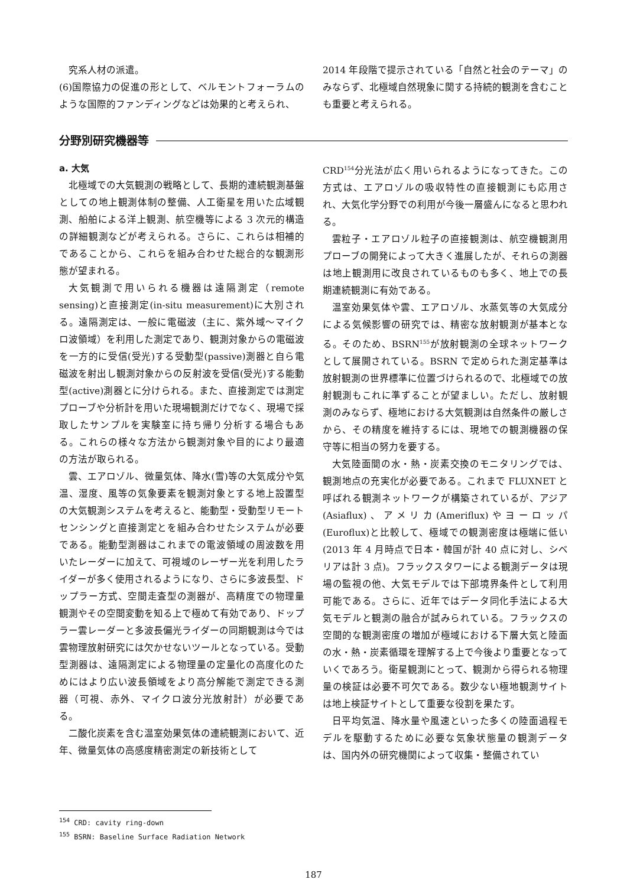究系人材の派遣。
(6)国際協力の促進の形として、ベルモントフォーラムのような国際的ファンディングなどは効果的と考えられ、
2014 年段階で提示されている「自然と社会のテーマ」のみならず、北極域自然現象に関する持続的観測を含むことも重要と考えられる。
分野別研究機器等
a. 大気
北極域での大気観測の戦略として、長期的連続観測基盤としての地上観測体制の整備、人工衛星を用いた広域観測、船舶による洋上観測、航空機等による 3 次元的構造の詳細観測などが考えられる。さらに、これらは相補的であることから、これらを組み合わせた総合的な観測形態が望まれる。
大気観測で用いられる機器は遠隔測定（remote sensing)と直接測定(in-situ measurement)に大別される。遠隔測定は、一般に電磁波（主に、紫外域～マイクロ波領域）を利用した測定であり、観測対象からの電磁波を一方的に受信(受光)する受動型(passive)測器と自ら電磁波を射出し観測対象からの反射波を受信(受光)する能動型(active)測器とに分けられる。また、直接測定では測定プローブや分析計を用いた現場観測だけでなく、現場で採取したサンプルを実験室に持ち帰り分析する場合もある。これらの様々な方法から観測対象や目的により最適の方法が取られる。
雲、エアロゾル、微量気体、降水(雪)等の大気成分や気温、湿度、風等の気象要素を観測対象とする地上設置型の大気観測システムを考えると、能動型・受動型リモートセンシングと直接測定とを組み合わせたシステムが必要である。能動型測器はこれまでの電波領域の周波数を用いたレーダーに加えて、可視域のレーザー光を利用したライダーが多く使用されるようになり、さらに多波長型、ドップラー方式、空間走査型の測器が、高精度での物理量観測やその空間変動を知る上で極めて有効であり、ドップラー雲レーダーと多波長偏光ライダーの同期観測は今では雲物理放射研究には欠かせないツールとなっている。受動型測器は、遠隔測定による物理量の定量化の高度化のためにはより広い波長領域をより高分解能で測定できる測器（可視、赤外、マイクロ波分光放射計）が必要である。
二酸化炭素を含む温室効果気体の連続観測において、近年、微量気体の高感度精密測定の新技術として
CRD<sup>154</sup>分光法が広く用いられるようになってきた。この方式は、エアロゾルの吸収特性の直接観測にも応用され、大気化学分野での利用が今後一層盛んになると思われる。
雲粒子・エアロゾル粒子の直接観測は、航空機観測用プローブの開発によって大きく進展したが、それらの測器は地上観測用に改良されているものも多く、地上での長期連続観測に有効である。
温室効果気体や雲、エアロゾル、水蒸気等の大気成分による気候影響の研究では、精密な放射観測が基本となる。そのため、BSRN<sup>155</sup>が放射観測の全球ネットワークとして展開されている。BSRN で定められた測定基準は放射観測の世界標準に位置づけられるので、北極域での放射観測もこれに準ずることが望ましい。ただし、放射観測のみならず、極地における大気観測は自然条件の厳しさから、その精度を維持するには、現地での観測機器の保守等に相当の努力を要する。
大気陸面間の水・熱・炭素交換のモニタリングでは、観測地点の充実化が必要である。これまで FLUXNET と呼ばれる観測ネットワークが構築されているが、アジア(Asiaflux)、アメリカ(Ameriflux)やヨーロッパ(Euroflux)と比較して、極域での観測密度は極端に低い(2013 年 4 月時点で日本・韓国が計 40 点に対し、シベリアは計 3 点)。フラックスタワーによる観測データは現場の監視の他、大気モデルでは下部境界条件として利用可能である。さらに、近年ではデータ同化手法による大気モデルと観測の融合が試みられている。フラックスの空間的な観測密度の増加が極域における下層大気と陸面の水・熱・炭素循環を理解する上で今後より重要となっていくであろう。衛星観測にとって、観測から得られる物理量の検証は必要不可欠である。数少ない極地観測サイトは地上検証サイトとして重要な役割を果たす。
日平均気温、降水量や風速といった多くの陸面過程モデルを駆動するために必要な気象状態量の観測データは、国内外の研究機関によって収集・整備されてい
<sup>154</sup> CRD: cavity ring-down
<sup>155</sup> BSRN: Baseline Surface Radiation Network
187